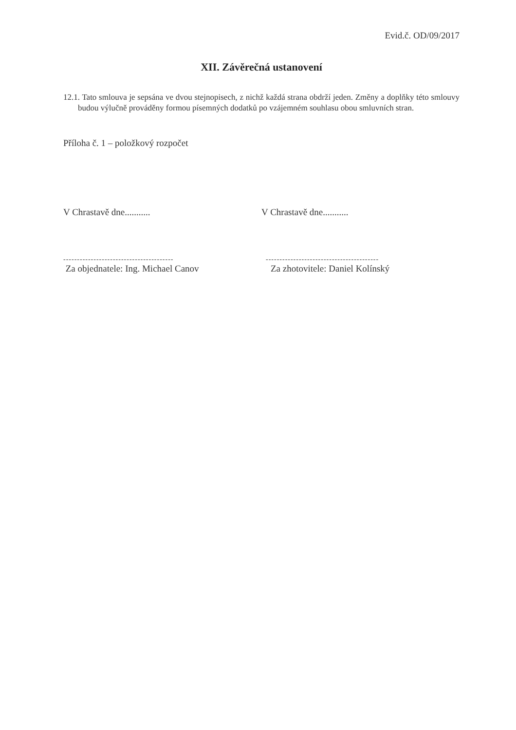Evid.č. OD/09/2017
XII. Závěrečná ustanovení
12.1. Tato smlouva je sepsána ve dvou stejnopisech, z nichž každá strana obdrží jeden. Změny a doplňky této smlouvy budou výlučně prováděny formou písemných dodatků po vzájemném souhlasu obou smluvních stran.
Příloha č. 1 – položkový rozpočet
V Chrastavě dne........... V Chrastavě dne...........
----------------------------------------
Za objednatele: Ing. Michael Canov
-----------------------------------------
Za zhotovitele: Daniel Kolínský